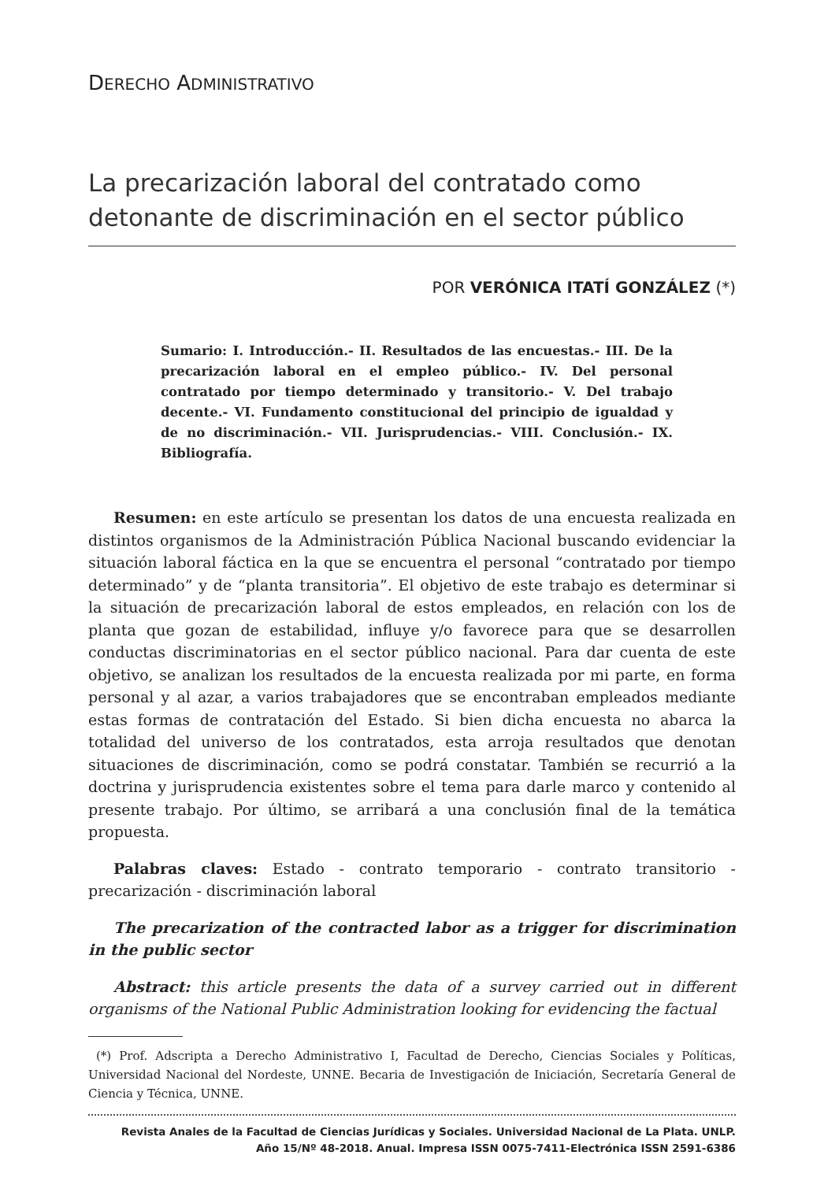DERECHO ADMINISTRATIVO
La precarización laboral del contratado como detonante de discriminación en el sector público
POR VERÓNICA ITATÍ GONZÁLEZ (*)
Sumario: I. Introducción.- II. Resultados de las encuestas.- III. De la precarización laboral en el empleo público.- IV. Del personal contratado por tiempo determinado y transitorio.- V. Del trabajo decente.- VI. Fundamento constitucional del principio de igualdad y de no discriminación.- VII. Jurisprudencias.- VIII. Conclusión.- IX. Bibliografía.
Resumen: en este artículo se presentan los datos de una encuesta realizada en distintos organismos de la Administración Pública Nacional buscando evidenciar la situación laboral fáctica en la que se encuentra el personal “contratado por tiempo determinado” y de “planta transitoria”. El objetivo de este trabajo es determinar si la situación de precarización laboral de estos empleados, en relación con los de planta que gozan de estabilidad, influye y/o favorece para que se desarrollen conductas discriminatorias en el sector público nacional. Para dar cuenta de este objetivo, se analizan los resultados de la encuesta realizada por mi parte, en forma personal y al azar, a varios trabajadores que se encontraban empleados mediante estas formas de contratación del Estado. Si bien dicha encuesta no abarca la totalidad del universo de los contratados, esta arroja resultados que denotan situaciones de discriminación, como se podrá constatar. También se recurrió a la doctrina y jurisprudencia existentes sobre el tema para darle marco y contenido al presente trabajo. Por último, se arribará a una conclusión final de la temática propuesta.
Palabras claves: Estado - contrato temporario - contrato transitorio - precarización - discriminación laboral
The precarization of the contracted labor as a trigger for discrimination in the public sector
Abstract: this article presents the data of a survey carried out in different organisms of the National Public Administration looking for evidencing the factual
(*) Prof. Adscripta a Derecho Administrativo I, Facultad de Derecho, Ciencias Sociales y Políticas, Universidad Nacional del Nordeste, UNNE. Becaria de Investigación de Iniciación, Secretaría General de Ciencia y Técnica, UNNE.
Revista Anales de la Facultad de Ciencias Jurídicas y Sociales. Universidad Nacional de La Plata. UNLP.
Año 15/Nº 48-2018. Anual. Impresa ISSN 0075-7411-Electrónica ISSN 2591-6386